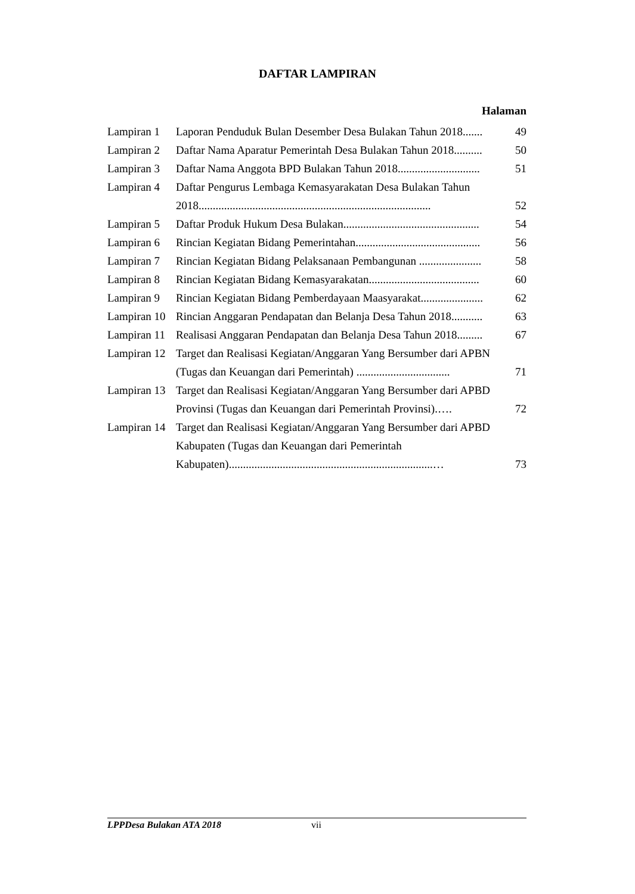DAFTAR LAMPIRAN
Halaman
| Lampiran 1 | Laporan Penduduk Bulan Desember Desa Bulakan Tahun 2018....... | 49 |
| Lampiran 2 | Daftar Nama Aparatur Pemerintah Desa Bulakan Tahun 2018.......... | 50 |
| Lampiran 3 | Daftar Nama Anggota BPD Bulakan Tahun 2018............................. | 51 |
| Lampiran 4 | Daftar Pengurus Lembaga Kemasyarakatan Desa Bulakan Tahun 2018.................................................................................. | 52 |
| Lampiran 5 | Daftar Produk Hukum Desa Bulakan................................................ | 54 |
| Lampiran 6 | Rincian Kegiatan Bidang Pemerintahan............................................ | 56 |
| Lampiran 7 | Rincian Kegiatan Bidang Pelaksanaan Pembangunan ...................... | 58 |
| Lampiran 8 | Rincian Kegiatan Bidang Kemasyarakatan....................................... | 60 |
| Lampiran 9 | Rincian Kegiatan Bidang Pemberdayaan Maasyarakat...................... | 62 |
| Lampiran 10 | Rincian Anggaran Pendapatan dan Belanja Desa Tahun 2018........... | 63 |
| Lampiran 11 | Realisasi Anggaran Pendapatan dan Belanja Desa Tahun 2018......... | 67 |
| Lampiran 12 | Target dan Realisasi Kegiatan/Anggaran Yang Bersumber dari APBN (Tugas dan Keuangan dari Pemerintah) ................................. | 71 |
| Lampiran 13 | Target dan Realisasi Kegiatan/Anggaran Yang Bersumber dari APBD Provinsi (Tugas dan Keuangan dari Pemerintah Provinsi).…. | 72 |
| Lampiran 14 | Target dan Realisasi Kegiatan/Anggaran Yang Bersumber dari APBD Kabupaten (Tugas dan Keuangan dari Pemerintah Kabupaten)........................................................................… | 73 |
LPPDesa Bulakan ATA 2018 vii